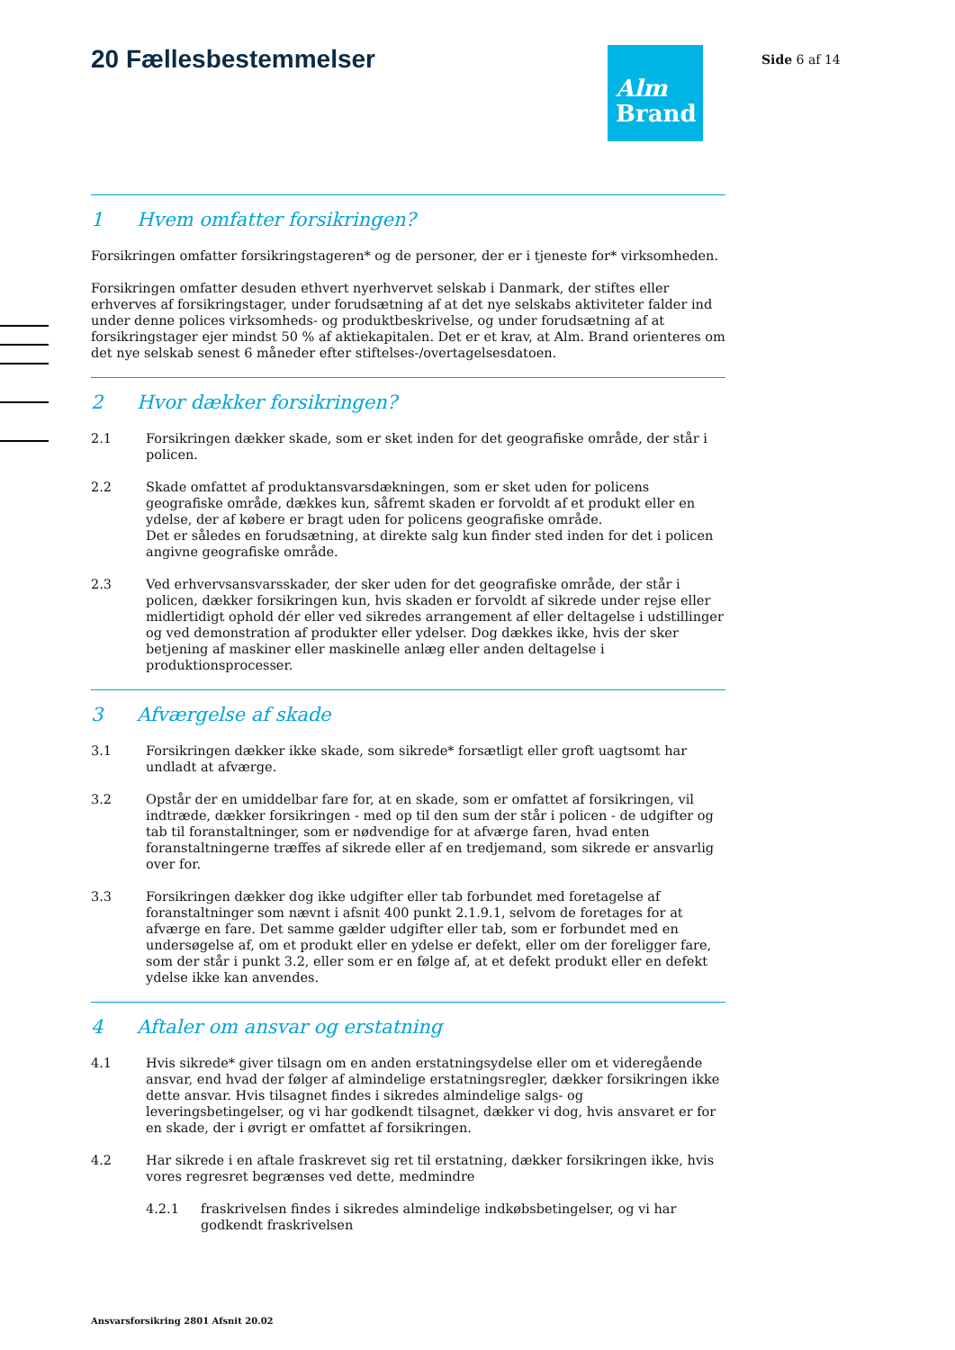20 Fællesbestemmelser
Alm
Brand
Side 6 af 14
1 Hvem omfatter forsikringen?
Forsikringen omfatter forsikringstageren* og de personer, der er i tjeneste for* virksomheden.
Forsikringen omfatter desuden ethvert nyerhvervet selskab i Danmark, der stiftes eller erhverves af forsikringstager, under forudsætning af at det nye selskabs aktiviteter falder ind under denne polices virksomheds- og produktbeskrivelse, og under forudsætning af at forsikringstager ejer mindst 50 % af aktiekapitalen. Det er et krav, at Alm. Brand orienteres om det nye selskab senest 6 måneder efter stiftelses-/overtagelsesdatoen.
2 Hvor dækker forsikringen?
2.1 Forsikringen dækker skade, som er sket inden for det geografiske område, der står i policen.
2.2 Skade omfattet af produktansvarsdækningen, som er sket uden for policens geografiske område, dækkes kun, såfremt skaden er forvoldt af et produkt eller en ydelse, der af købere er bragt uden for policens geografiske område.
Det er således en forudsætning, at direkte salg kun finder sted inden for det i policen angivne geografiske område.
2.3 Ved erhvervsansvarsskader, der sker uden for det geografiske område, der står i policen, dækker forsikringen kun, hvis skaden er forvoldt af sikrede under rejse eller midlertidigt ophold dér eller ved sikredes arrangement af eller deltagelse i udstillinger og ved demonstration af produkter eller ydelser. Dog dækkes ikke, hvis der sker betjening af maskiner eller maskinelle anlæg eller anden deltagelse i produktionsprocesser.
3 Afværgelse af skade
3.1 Forsikringen dækker ikke skade, som sikrede* forsætligt eller groft uagtsomt har undladt at afværge.
3.2 Opstår der en umiddelbar fare for, at en skade, som er omfattet af forsikringen, vil indtræde, dækker forsikringen - med op til den sum der står i policen - de udgifter og tab til foranstaltninger, som er nødvendige for at afværge faren, hvad enten foranstaltningerne træffes af sikrede eller af en tredjemand, som sikrede er ansvarlig over for.
3.3 Forsikringen dækker dog ikke udgifter eller tab forbundet med foretagelse af foranstaltninger som nævnt i afsnit 400 punkt 2.1.9.1, selvom de foretages for at afværge en fare. Det samme gælder udgifter eller tab, som er forbundet med en undersøgelse af, om et produkt eller en ydelse er defekt, eller om der foreligger fare, som der står i punkt 3.2, eller som er en følge af, at et defekt produkt eller en defekt ydelse ikke kan anvendes.
4 Aftaler om ansvar og erstatning
4.1 Hvis sikrede* giver tilsagn om en anden erstatningsydelse eller om et videregående ansvar, end hvad der følger af almindelige erstatningsregler, dækker forsikringen ikke dette ansvar. Hvis tilsagnet findes i sikredes almindelige salgs- og leveringsbetingelser, og vi har godkendt tilsagnet, dækker vi dog, hvis ansvaret er for en skade, der i øvrigt er omfattet af forsikringen.
4.2 Har sikrede i en aftale fraskrevet sig ret til erstatning, dækker forsikringen ikke, hvis vores regresret begrænses ved dette, medmindre
4.2.1 fraskrivelsen findes i sikredes almindelige indkøbsbetingelser, og vi har godkendt fraskrivelsen
Ansvarsforsikring 2801 Afsnit 20.02